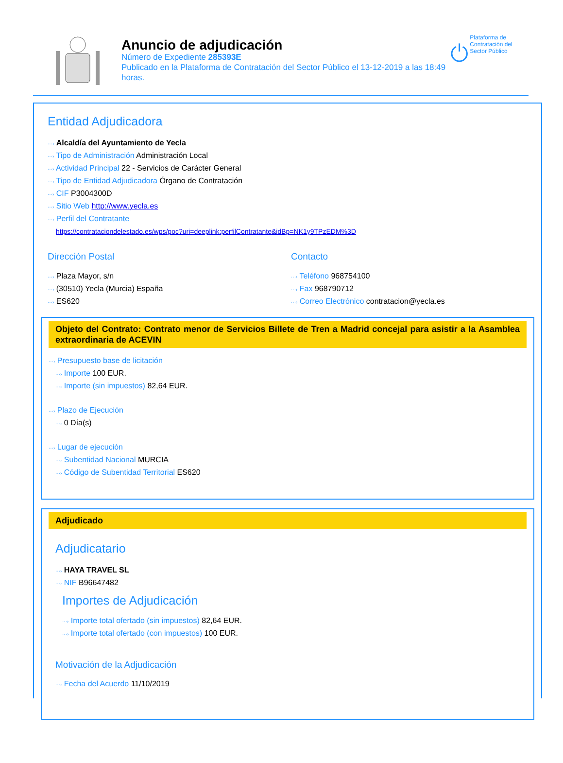Anuncio de adjudicación
Número de Expediente 285393E
Publicado en la Plataforma de Contratación del Sector Público el 13-12-2019 a las 18:49 horas.
Plataforma de Contratación del Sector Público
Entidad Adjudicadora
···› Alcaldía del Ayuntamiento de Yecla
···› Tipo de Administración Administración Local
···› Actividad Principal 22 - Servicios de Carácter General
···› Tipo de Entidad Adjudicadora Órgano de Contratación
···› CIF P3004300D
···› Sitio Web http://www.yecla.es
···› Perfil del Contratante
https://contrataciondelestado.es/wps/poc?uri=deeplink:perfilContratante&idBp=NK1y9TPzEDM%3D
Dirección Postal
···› Plaza Mayor, s/n
···› (30510) Yecla (Murcia) España
···› ES620
Contacto
···› Teléfono 968754100
···› Fax 968790712
···› Correo Electrónico contratacion@yecla.es
Objeto del Contrato: Contrato menor de Servicios Billete de Tren a Madrid concejal para asistir a la Asamblea extraordinaria de ACEVIN
···› Presupuesto base de licitación
···› Importe 100 EUR.
···› Importe (sin impuestos) 82,64 EUR.
···› Plazo de Ejecución
···› 0 Día(s)
···› Lugar de ejecución
···› Subentidad Nacional MURCIA
···› Código de Subentidad Territorial ES620
Adjudicado
Adjudicatario
···› HAYA TRAVEL SL
···› NIF B96647482
Importes de Adjudicación
···› Importe total ofertado (sin impuestos) 82,64 EUR.
···› Importe total ofertado (con impuestos) 100 EUR.
Motivación de la Adjudicación
···› Fecha del Acuerdo 11/10/2019